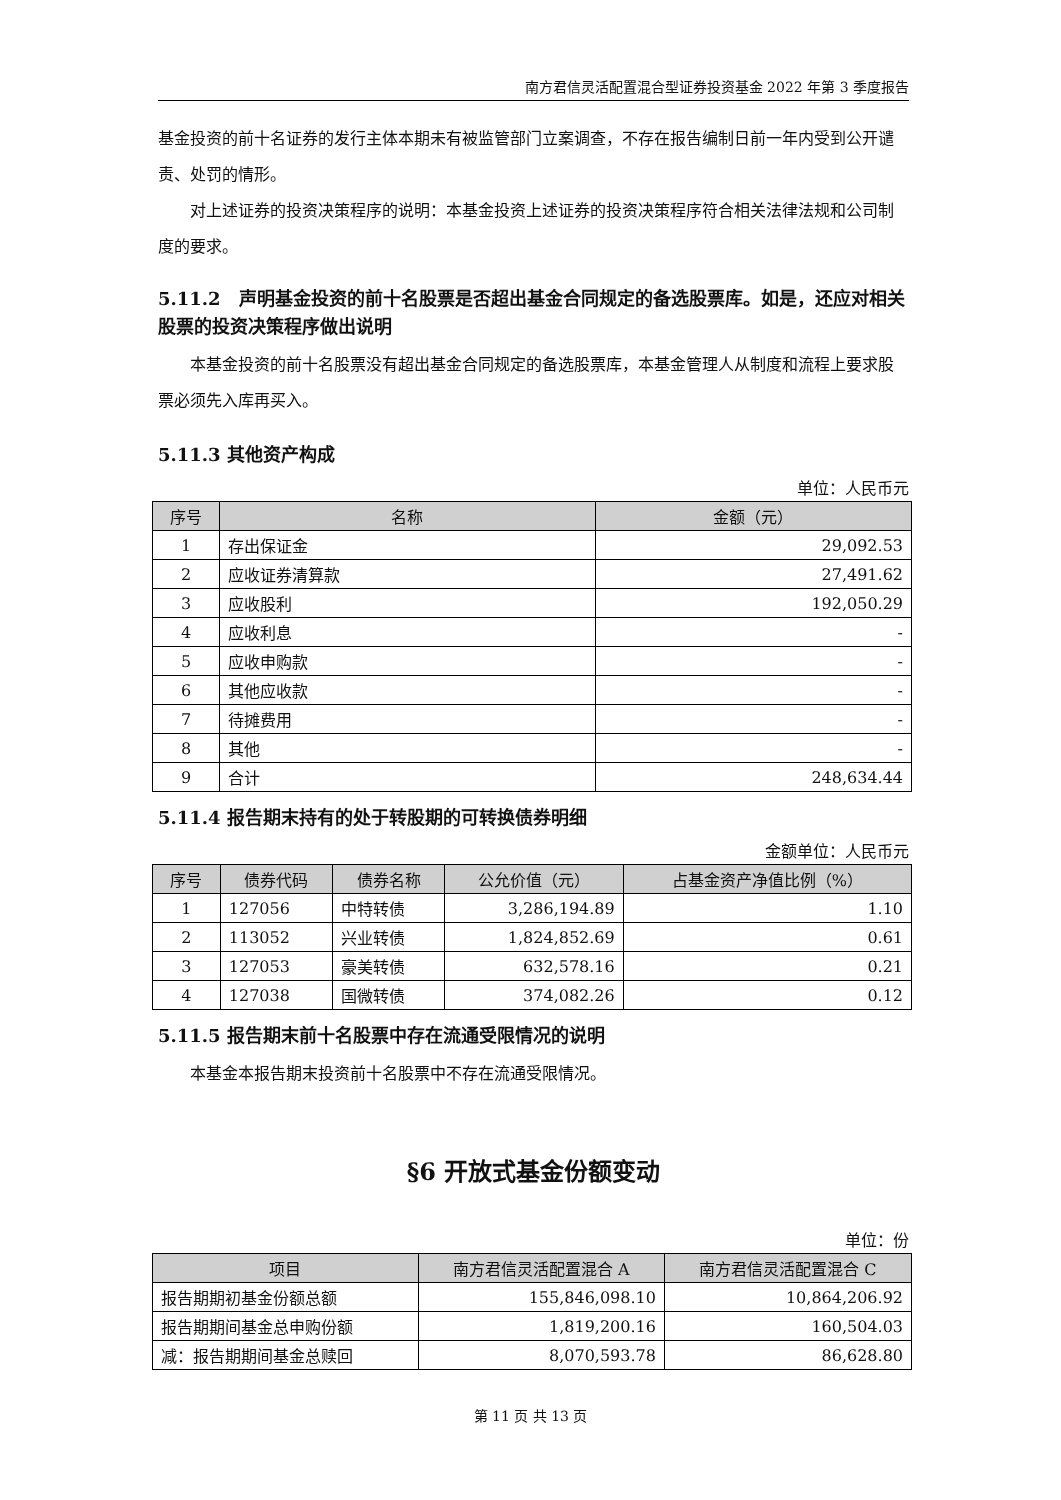南方君信灵活配置混合型证券投资基金 2022 年第 3 季度报告
基金投资的前十名证券的发行主体本期未有被监管部门立案调查，不存在报告编制日前一年内受到公开谴责、处罚的情形。
对上述证券的投资决策程序的说明：本基金投资上述证券的投资决策程序符合相关法律法规和公司制度的要求。
5.11.2　声明基金投资的前十名股票是否超出基金合同规定的备选股票库。如是，还应对相关股票的投资决策程序做出说明
本基金投资的前十名股票没有超出基金合同规定的备选股票库，本基金管理人从制度和流程上要求股票必须先入库再买入。
5.11.3 其他资产构成
单位：人民币元
| 序号 | 名称 | 金额（元） |
| --- | --- | --- |
| 1 | 存出保证金 | 29,092.53 |
| 2 | 应收证券清算款 | 27,491.62 |
| 3 | 应收股利 | 192,050.29 |
| 4 | 应收利息 | - |
| 5 | 应收申购款 | - |
| 6 | 其他应收款 | - |
| 7 | 待摊费用 | - |
| 8 | 其他 | - |
| 9 | 合计 | 248,634.44 |
5.11.4 报告期末持有的处于转股期的可转换债券明细
金额单位：人民币元
| 序号 | 债券代码 | 债券名称 | 公允价值（元） | 占基金资产净值比例（%） |
| --- | --- | --- | --- | --- |
| 1 | 127056 | 中特转债 | 3,286,194.89 | 1.10 |
| 2 | 113052 | 兴业转债 | 1,824,852.69 | 0.61 |
| 3 | 127053 | 豪美转债 | 632,578.16 | 0.21 |
| 4 | 127038 | 国微转债 | 374,082.26 | 0.12 |
5.11.5 报告期末前十名股票中存在流通受限情况的说明
本基金本报告期末投资前十名股票中不存在流通受限情况。
§6 开放式基金份额变动
单位：份
| 项目 | 南方君信灵活配置混合 A | 南方君信灵活配置混合 C |
| --- | --- | --- |
| 报告期期初基金份额总额 | 155,846,098.10 | 10,864,206.92 |
| 报告期期间基金总申购份额 | 1,819,200.16 | 160,504.03 |
| 减：报告期期间基金总赎回 | 8,070,593.78 | 86,628.80 |
第 11 页 共 13 页